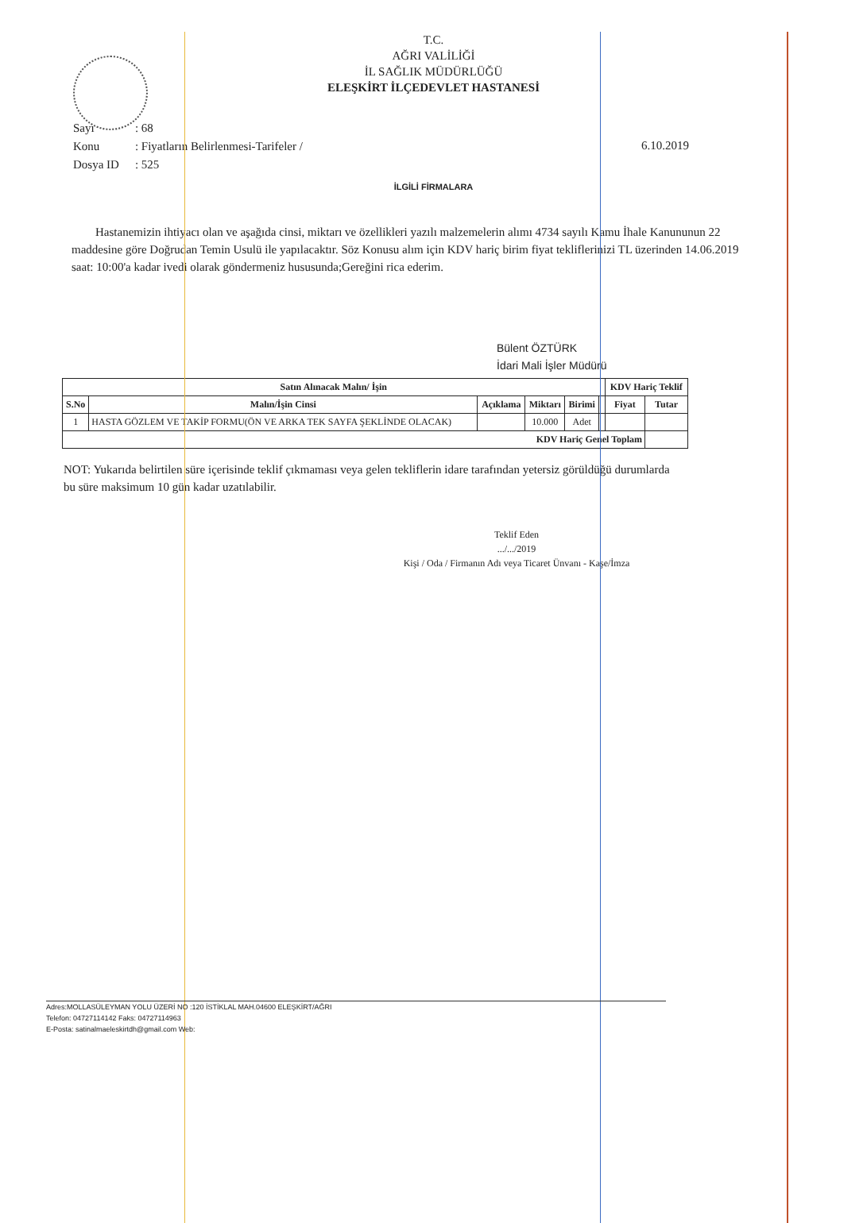T.C.
AĞRI VALİLİĞİ
İL SAĞLIK MÜDÜRLÜĞÜ
ELEŞKİRT İLÇEDEVLET HASTANESİ
| Sayı | : 68 |
| Konu | : Fiyatların Belirlenmesi-Tarifeler / |
| Dosya ID | : 525 |
6.10.2019
İLGİLİ FİRMALARA
Hastanemizin ihtiyacı olan ve aşağıda cinsi, miktarı ve özellikleri yazılı malzemelerin alımı 4734 sayılı Kamu İhale Kanununun 22 maddesine göre Doğrudan Temin Usulü ile yapılacaktır. Söz Konusu alım için KDV hariç birim fiyat tekliflerinizi TL üzerinden 14.06.2019 saat: 10:00'a kadar ivedi olarak göndermeniz hususunda;Gereğini rica ederim.
Bülent ÖZTÜRK
İdari Mali İşler Müdürü
| Satın Alınacak Malın/ İşin | | | | | | KDV Hariç Teklif | |
| --- | --- | --- | --- | --- | --- | --- | --- |
| S.No | Malın/İşin Cinsi | Açıklama | Miktarı | Birimi | | Fiyat | Tutar |
| 1 | HASTA GÖZLEM VE TAKİP FORMU(ÖN VE ARKA TEK SAYFA ŞEKLİNDE OLACAK) | | 10.000 | Adet | | | |
| KDV Hariç Genel Toplam | | | | | | | |
NOT: Yukarıda belirtilen süre içerisinde teklif çıkmaması veya gelen tekliflerin idare tarafından yetersiz görüldüğü durumlarda bu süre maksimum 10 gün kadar uzatılabilir.
Teklif Eden
.../.../2019
Kişi / Oda / Firmanın Adı veya Ticaret Ünvanı - Kaşe/İmza
Adres:MOLLASÜLEYMAN YOLU ÜZERİ NO :120 İSTİKLAL MAH.04600 ELEŞKİRT/AĞRI
Telefon: 04727114142 Faks: 04727114963
E-Posta: satinalmaeleskirtdh@gmail.com Web: